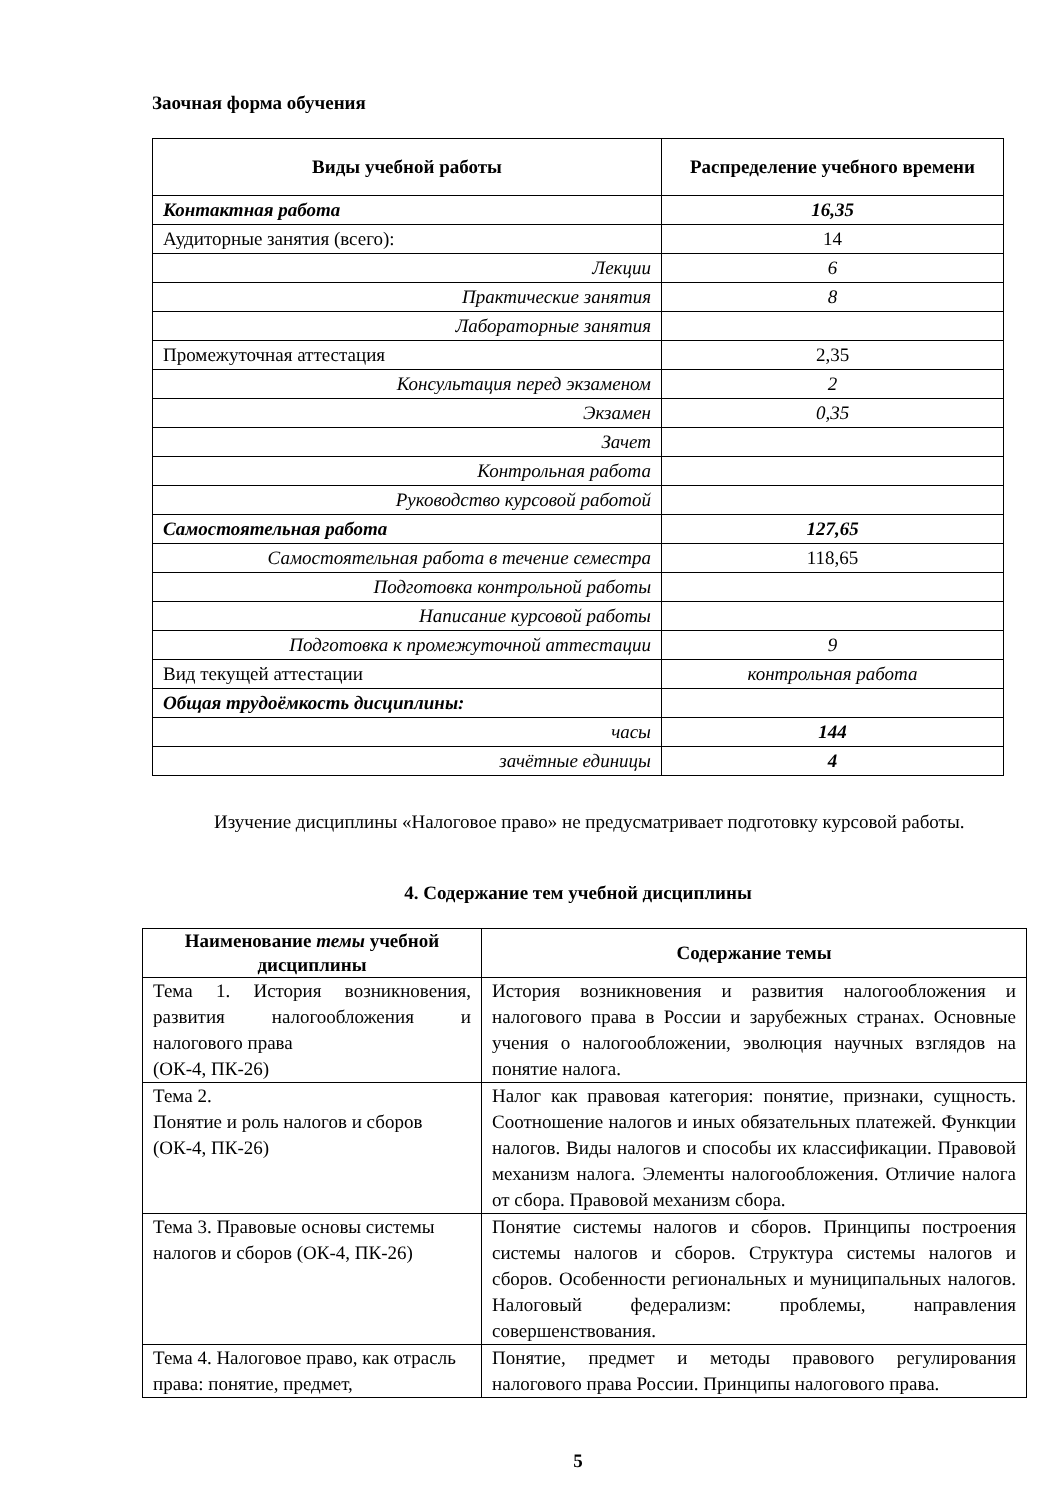Заочная форма обучения
| Виды учебной работы | Распределение учебного времени |
| --- | --- |
| Контактная работа | 16,35 |
| Аудиторные занятия (всего): | 14 |
| Лекции | 6 |
| Практические занятия | 8 |
| Лабораторные занятия | |
| Промежуточная аттестация | 2,35 |
| Консультация перед экзаменом | 2 |
| Экзамен | 0,35 |
| Зачет | |
| Контрольная работа | |
| Руководство курсовой работой | |
| Самостоятельная работа | 127,65 |
| Самостоятельная работа в течение семестра | 118,65 |
| Подготовка контрольной работы | |
| Написание курсовой работы | |
| Подготовка к промежуточной аттестации | 9 |
| Вид текущей аттестации | контрольная работа |
| Общая трудоёмкость дисциплины: | |
| часы | 144 |
| зачётные единицы | 4 |
Изучение дисциплины «Налоговое право» не предусматривает подготовку курсовой работы.
4. Содержание тем учебной дисциплины
| Наименование темы учебной дисциплины | Содержание темы |
| --- | --- |
| Тема 1. История возникновения, развития налогообложения и налогового права (ОК-4, ПК-26) | История возникновения и развития налогообложения и налогового права в России и зарубежных странах. Основные учения о налогообложении, эволюция научных взглядов на понятие налога. |
| Тема 2. Понятие и роль налогов и сборов (ОК-4, ПК-26) | Налог как правовая категория: понятие, признаки, сущность. Соотношение налогов и иных обязательных платежей. Функции налогов. Виды налогов и способы их классификации. Правовой механизм налога. Элементы налогообложения. Отличие налога от сбора. Правовой механизм сбора. |
| Тема 3. Правовые основы системы налогов и сборов (ОК-4, ПК-26) | Понятие системы налогов и сборов. Принципы построения системы налогов и сборов. Структура системы налогов и сборов. Особенности региональных и муниципальных налогов. Налоговый федерализм: проблемы, направления совершенствования. |
| Тема 4. Налоговое право, как отрасль права: понятие, предмет, | Понятие, предмет и методы правового регулирования налогового права России. Принципы налогового права. |
5